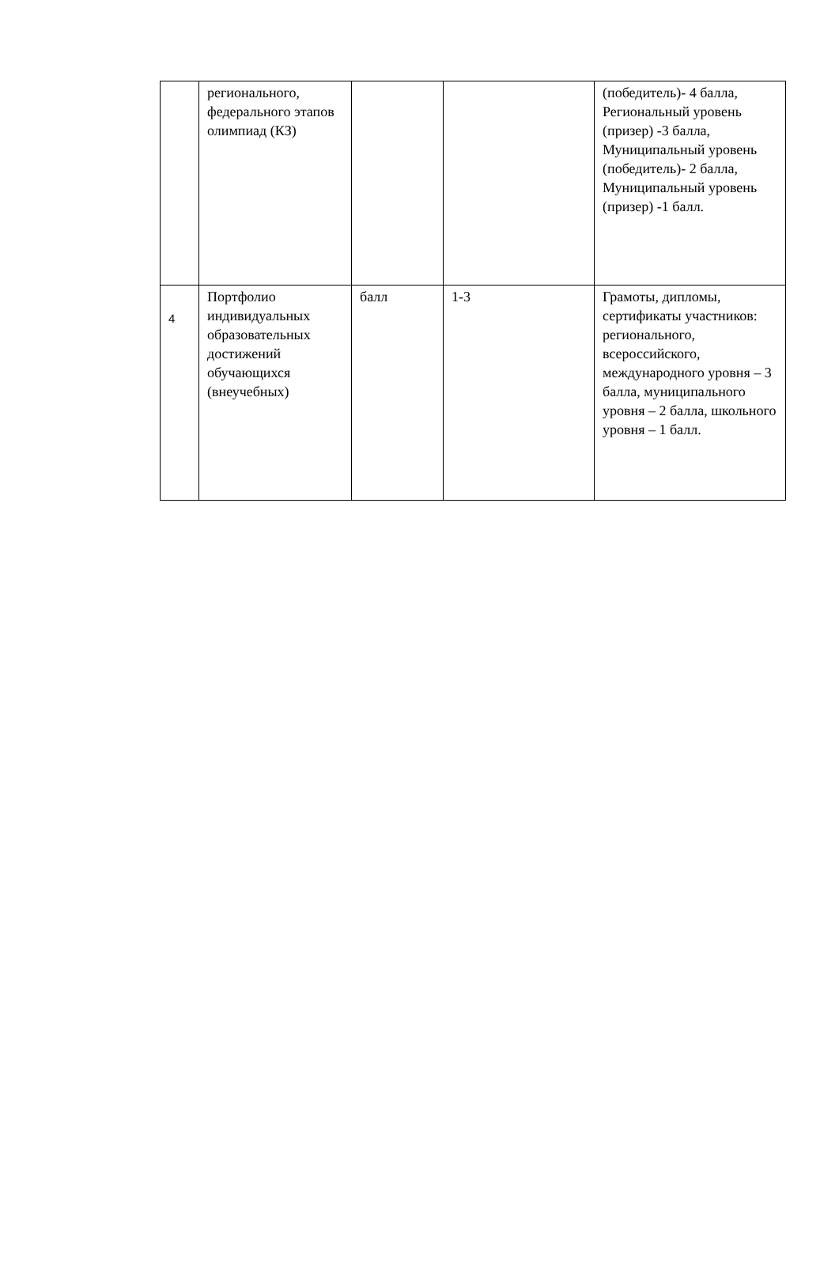| | регионального, федерального этапов олимпиад (КЗ) | | | (победитель)- 4 балла, Региональный уровень (призер) -3 балла, Муниципальный уровень (победитель)- 2 балла, Муниципальный уровень (призер) -1 балл. |
| 4 | Портфолио индивидуальных образовательных достижений обучающихся (внеучебных) | балл | 1-3 | Грамоты, дипломы, сертификаты участников: регионального, всероссийского, международного уровня – 3 балла, муниципального уровня – 2 балла, школьного уровня – 1 балл. |